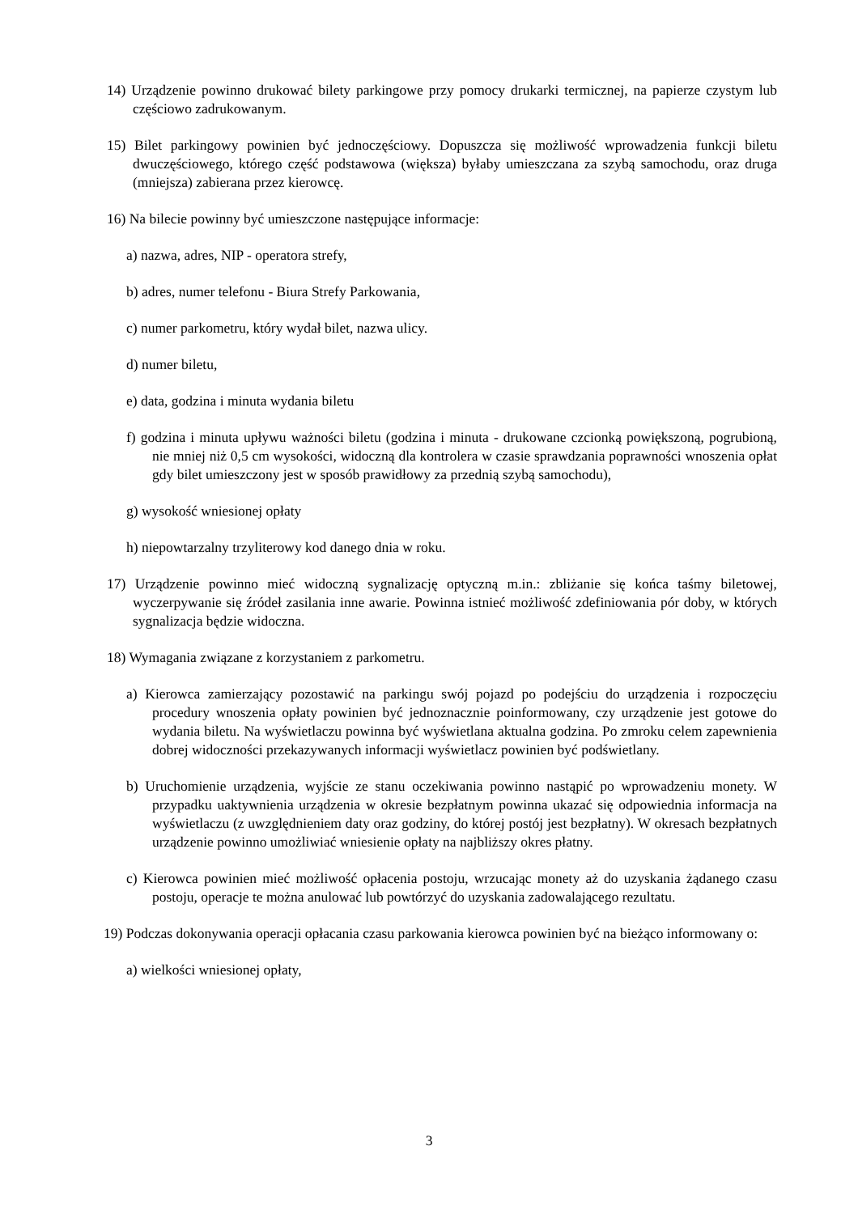14) Urządzenie powinno drukować bilety parkingowe przy pomocy drukarki termicznej, na papierze czystym lub częściowo zadrukowanym.
15) Bilet parkingowy powinien być jednoczęściowy. Dopuszcza się możliwość wprowadzenia funkcji biletu dwuczęściowego, którego część podstawowa (większa) byłaby umieszczana za szybą samochodu, oraz druga (mniejsza) zabierana przez kierowcę.
16) Na bilecie powinny być umieszczone następujące informacje:
a) nazwa, adres, NIP - operatora strefy,
b) adres, numer telefonu - Biura Strefy Parkowania,
c) numer parkometru, który wydał bilet, nazwa ulicy.
d) numer biletu,
e) data, godzina i minuta wydania biletu
f) godzina i minuta upływu ważności biletu (godzina i minuta - drukowane czcionką powiększoną, pogrubioną, nie mniej niż 0,5 cm wysokości, widoczną dla kontrolera w czasie sprawdzania poprawności wnoszenia opłat gdy bilet umieszczony jest w sposób prawidłowy za przednią szybą samochodu),
g) wysokość wniesionej opłaty
h) niepowtarzalny trzyliterowy kod danego dnia w roku.
17) Urządzenie powinno mieć widoczną sygnalizację optyczną m.in.: zbliżanie się końca taśmy biletowej, wyczerpywanie się źródeł zasilania inne awarie. Powinna istnieć możliwość zdefiniowania pór doby, w których sygnalizacja będzie widoczna.
18) Wymagania związane z korzystaniem z parkometru.
a) Kierowca zamierzający pozostawić na parkingu swój pojazd po podejściu do urządzenia i rozpoczęciu procedury wnoszenia opłaty powinien być jednoznacznie poinformowany, czy urządzenie jest gotowe do wydania biletu. Na wyświetlaczu powinna być wyświetlana aktualna godzina. Po zmroku celem zapewnienia dobrej widoczności przekazywanych informacji wyświetlacz powinien być podświetlany.
b) Uruchomienie urządzenia, wyjście ze stanu oczekiwania powinno nastąpić po wprowadzeniu monety. W przypadku uaktywnienia urządzenia w okresie bezpłatnym powinna ukazać się odpowiednia informacja na wyświetlaczu (z uwzględnieniem daty oraz godziny, do której postój jest bezpłatny). W okresach bezpłatnych urządzenie powinno umożliwiać wniesienie opłaty na najbliższy okres płatny.
c) Kierowca powinien mieć możliwość opłacenia postoju, wrzucając monety aż do uzyskania żądanego czasu postoju, operacje te można anulować lub powtórzyć do uzyskania zadowalającego rezultatu.
19) Podczas dokonywania operacji opłacania czasu parkowania kierowca powinien być na bieżąco informowany o:
a) wielkości wniesionej opłaty,
3